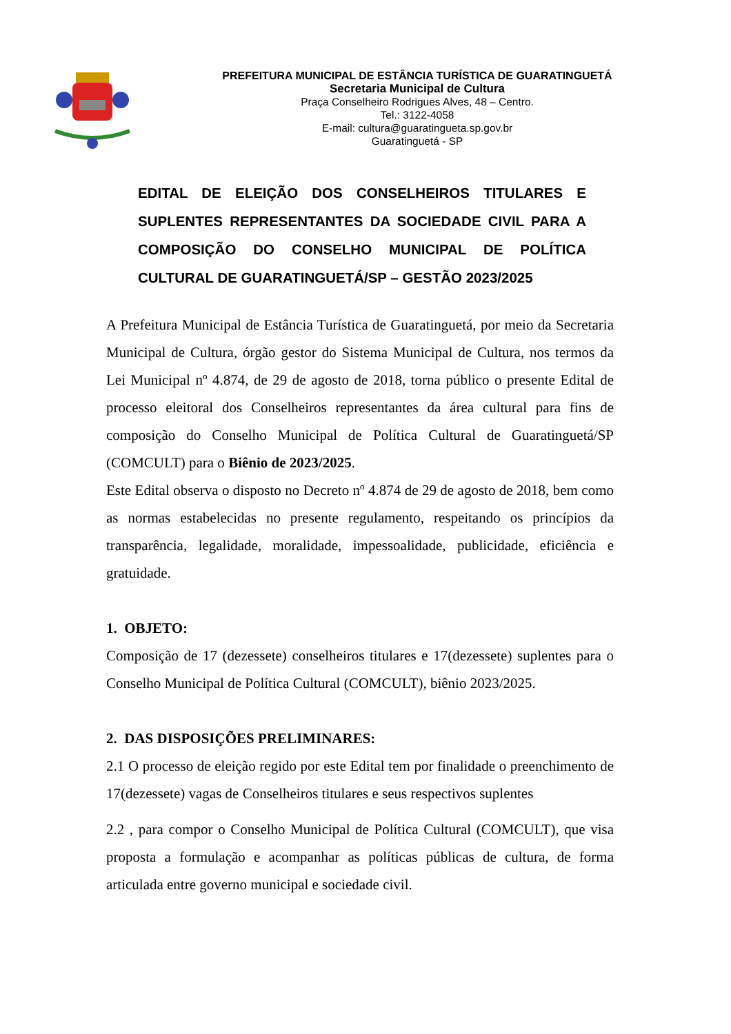PREFEITURA MUNICIPAL DE ESTÂNCIA TURÍSTICA DE GUARATINGUETÁ
Secretaria Municipal de Cultura
Praça Conselheiro Rodrigues Alves, 48 – Centro.
Tel.: 3122-4058
E-mail: cultura@guaratingueta.sp.gov.br
Guaratinguetá - SP
EDITAL DE ELEIÇÃO DOS CONSELHEIROS TITULARES E SUPLENTES REPRESENTANTES DA SOCIEDADE CIVIL PARA A COMPOSIÇÃO DO CONSELHO MUNICIPAL DE POLÍTICA CULTURAL DE GUARATINGUETÁ/SP – GESTÃO 2023/2025
A Prefeitura Municipal de Estância Turística de Guaratinguetá, por meio da Secretaria Municipal de Cultura, órgão gestor do Sistema Municipal de Cultura, nos termos da Lei Municipal nº 4.874, de 29 de agosto de 2018, torna público o presente Edital de processo eleitoral dos Conselheiros representantes da área cultural para fins de composição do Conselho Municipal de Política Cultural de Guaratinguetá/SP (COMCULT) para o Biênio de 2023/2025.
Este Edital observa o disposto no Decreto nº 4.874 de 29 de agosto de 2018, bem como as normas estabelecidas no presente regulamento, respeitando os princípios da transparência, legalidade, moralidade, impessoalidade, publicidade, eficiência e gratuidade.
1. OBJETO:
Composição de 17 (dezessete) conselheiros titulares e 17(dezessete) suplentes para o Conselho Municipal de Política Cultural (COMCULT), biênio 2023/2025.
2. DAS DISPOSIÇÕES PRELIMINARES:
2.1 O processo de eleição regido por este Edital tem por finalidade o preenchimento de 17(dezessete) vagas de Conselheiros titulares e seus respectivos suplentes
2.2 , para compor o Conselho Municipal de Política Cultural (COMCULT), que visa proposta a formulação e acompanhar as políticas públicas de cultura, de forma articulada entre governo municipal e sociedade civil.